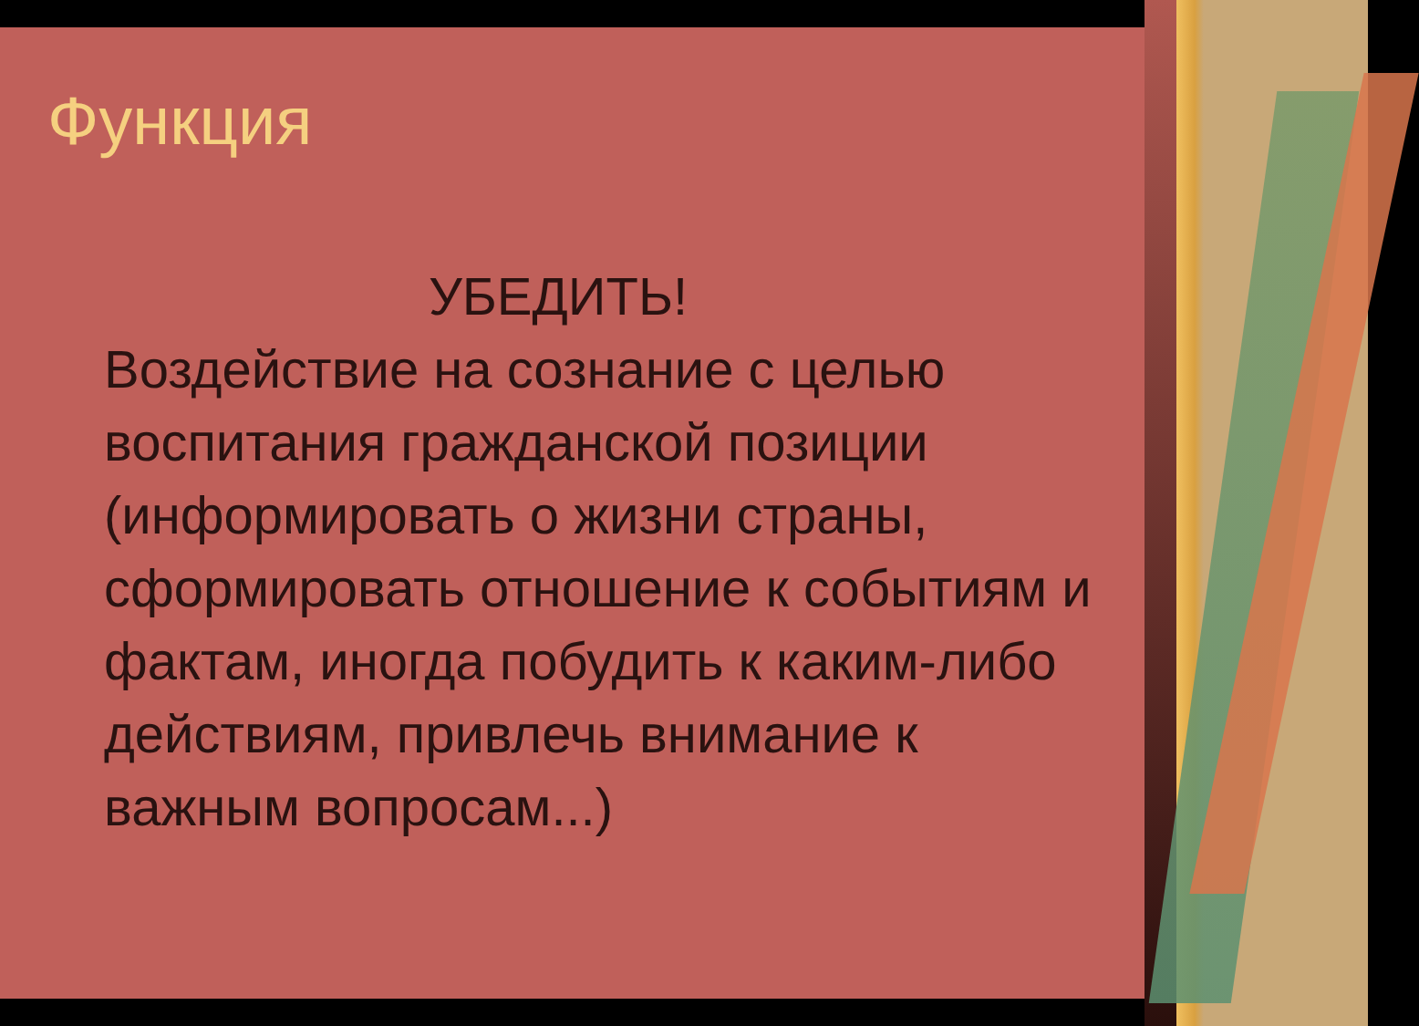Функция
УБЕДИТЬ!
Воздействие на сознание с целью воспитания гражданской позиции
(информировать о жизни страны, сформировать отношение к событиям и фактам, иногда побудить к каким-либо действиям, привлечь внимание к важным вопросам...)